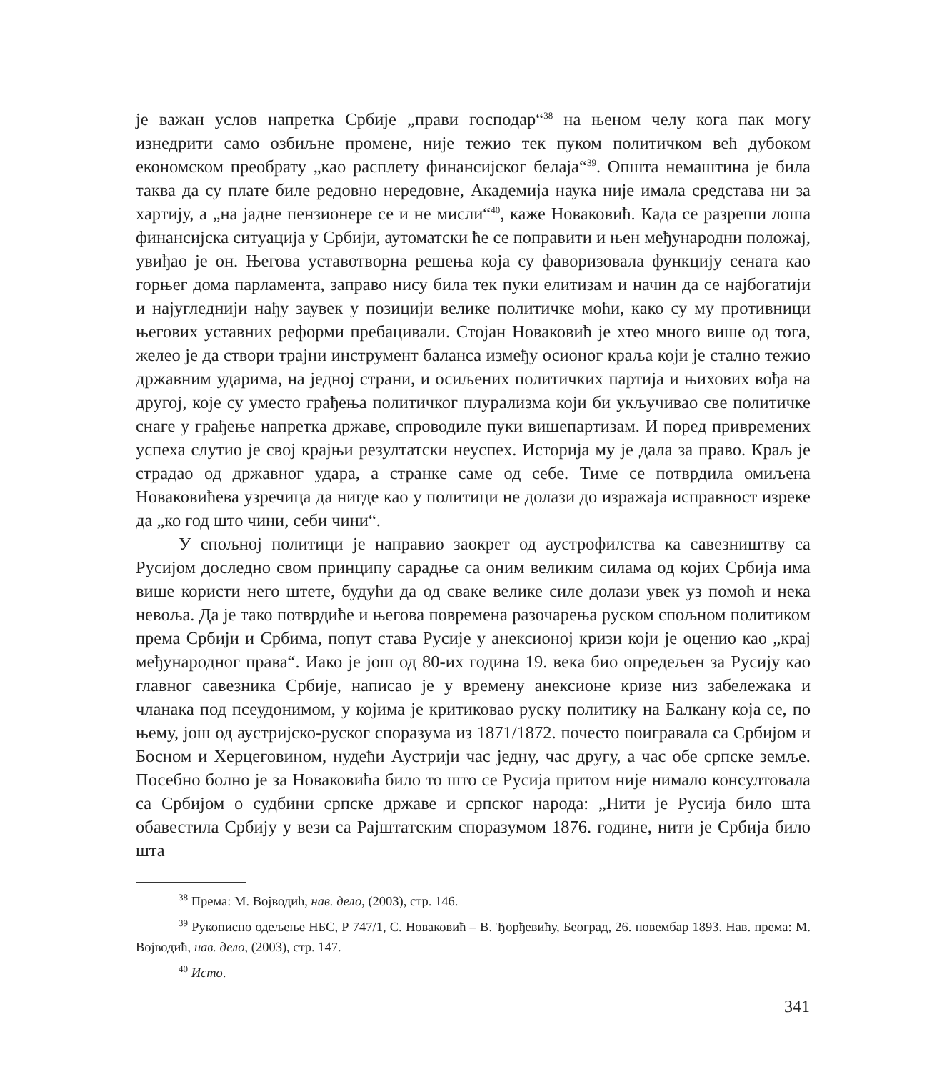је важан услов напретка Србије „прави господар“<sup>38</sup> на њеном челу кога пак могу изнедрити само озбиљне промене, није тежио тек пуком политичком већ дубоком економском преобрату „као расплету финансијског белаја“<sup>39</sup>. Општа немаштина је била таква да су плате биле редовно нередовне, Академија наука није имала средстава ни за хартију, а „на јадне пензионере се и не мисли“<sup>40</sup>, каже Новаковић. Када се разреши лоша финансијска ситуација у Србији, аутоматски ће се поправити и њен међународни положај, увиђао је он. Његова уставотворна решења која су фаворизовала функцију сената као горњег дома парламента, заправо нису била тек пуки елитизам и начин да се најбогатији и најугледнији нађу заувек у позицији велике политичке моћи, како су му противници његових уставних реформи пребацивали. Стојан Новаковић је хтео много више од тога, желео је да створи трајни инструмент баланса између осионог краља који је стално тежио државним ударима, на једној страни, и осиљених политичких партија и њихових вођа на другој, које су уместо грађења политичког плурализма који би укључивао све политичке снаге у грађење напретка државе, спроводиле пуки вишепартизам. И поред привремених успеха слутио је свој крајњи резултатски неуспех. Историја му је дала за право. Краљ је страдао од државног удара, а странке саме од себе. Тиме се потврдила омиљена Новаковићева узречица да нигде као у политици не долази до изражаја исправност изреке да „ко год што чини, себи чини“.
У спољној политици је направио заокрет од аустрофилства ка савезништву са Русијом доследно свом принципу сарадње са оним великим силама од којих Србија има више користи него штете, будући да од сваке велике силе долази увек уз помоћ и нека невоља. Да је тако потврдиће и његова повремена разочарења руском спољном политиком према Србији и Србима, попут става Русије у анексионој кризи који је оценио као „крај међународног права“. Иако је још од 80-их година 19. века био опредељен за Русију као главног савезника Србије, написао је у времену анексионе кризе низ забележака и чланака под псеудонимом, у којима је критиковао руску политику на Балкану која се, по њему, још од аустријско-руског споразума из 1871/1872. почесто поигравала са Србијом и Босном и Херцеговином, нудећи Аустрији час једну, час другу, а час обе српске земље. Посебно болно је за Новаковића било то што се Русија притом није нимало консултовала са Србијом о судбини српске државе и српског народа: „Нити је Русија било шта обавестила Србију у вези са Рајштатским споразумом 1876. године, нити је Србија било шта
<sup>38</sup> Према: М. Војводић, нав. дело, (2003), стр. 146.
<sup>39</sup> Рукописно одељење НБС, Р 747/1, С. Новаковић – В. Ђорђевићу, Београд, 26. новембар 1893. Нав. према: М. Војводић, нав. дело, (2003), стр. 147.
<sup>40</sup> Исто.
341